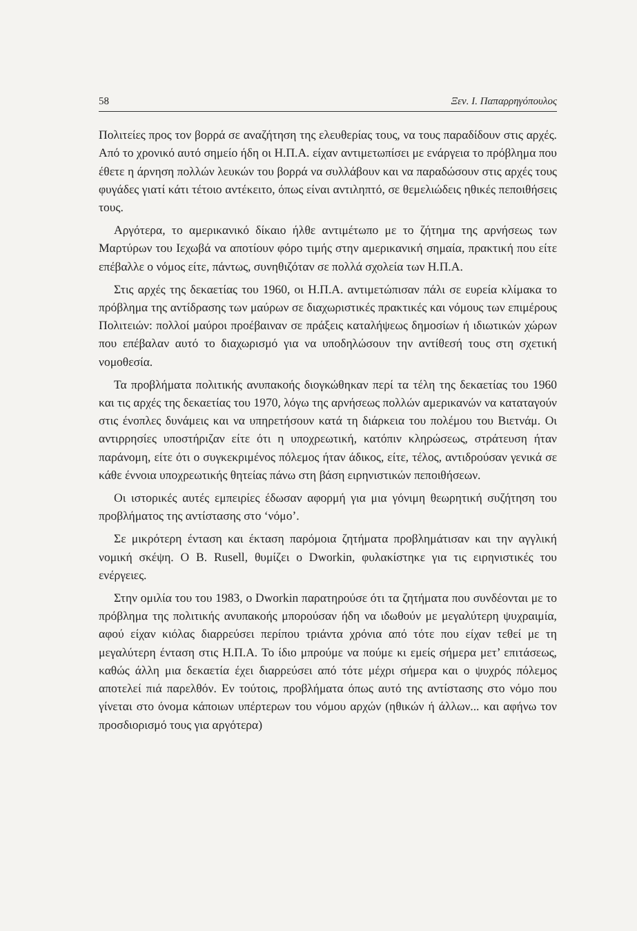58 Ξεν. Ι. Παπαρρηγόπουλος
Πολιτείες προς τον βορρά σε αναζήτηση της ελευθερίας τους, να τους παραδίδουν στις αρχές. Από το χρονικό αυτό σημείο ήδη οι Η.Π.Α. είχαν αντιμετωπίσει με ενάργεια το πρόβλημα που έθετε η άρνηση πολλών λευκών του βορρά να συλλάβουν και να παραδώσουν στις αρχές τους φυγάδες γιατί κάτι τέτοιο αντέκειτο, όπως είναι αντιληπτό, σε θεμελιώδεις ηθικές πεποιθήσεις τους.
Αργότερα, το αμερικανικό δίκαιο ήλθε αντιμέτωπο με το ζήτημα της αρνήσεως των Μαρτύρων του Ιεχωβά να αποτίουν φόρο τιμής στην αμερικανική σημαία, πρακτική που είτε επέβαλλε ο νόμος είτε, πάντως, συνηθιζόταν σε πολλά σχολεία των Η.Π.Α.
Στις αρχές της δεκαετίας του 1960, οι Η.Π.Α. αντιμετώπισαν πάλι σε ευρεία κλίμακα το πρόβλημα της αντίδρασης των μαύρων σε διαχωριστικές πρακτικές και νόμους των επιμέρους Πολιτειών: πολλοί μαύροι προέβαιναν σε πράξεις καταλήψεως δημοσίων ή ιδιωτικών χώρων που επέβαλαν αυτό το διαχωρισμό για να υποδηλώσουν την αντίθεσή τους στη σχετική νομοθεσία.
Τα προβλήματα πολιτικής ανυπακοής διογκώθηκαν περί τα τέλη της δεκαετίας του 1960 και τις αρχές της δεκαετίας του 1970, λόγω της αρνήσεως πολλών αμερικανών να καταταγούν στις ένοπλες δυνάμεις και να υπηρετήσουν κατά τη διάρκεια του πολέμου του Βιετνάμ. Οι αντιρρησίες υποστήριζαν είτε ότι η υποχρεωτική, κατόπιν κληρώσεως, στράτευση ήταν παράνομη, είτε ότι ο συγκεκριμένος πόλεμος ήταν άδικος, είτε, τέλος, αντιδρούσαν γενικά σε κάθε έννοια υποχρεωτικής θητείας πάνω στη βάση ειρηνιστικών πεποιθήσεων.
Οι ιστορικές αυτές εμπειρίες έδωσαν αφορμή για μια γόνιμη θεωρητική συζήτηση του προβλήματος της αντίστασης στο ‘νόμο’.
Σε μικρότερη ένταση και έκταση παρόμοια ζητήματα προβλημάτισαν και την αγγλική νομική σκέψη. Ο B. Rusell, θυμίζει ο Dworkin, φυλακίστηκε για τις ειρηνιστικές του ενέργειες.
Στην ομιλία του του 1983, ο Dworkin παρατηρούσε ότι τα ζητήματα που συνδέονται με το πρόβλημα της πολιτικής ανυπακοής μπορούσαν ήδη να ιδωθούν με μεγαλύτερη ψυχραιμία, αφού είχαν κιόλας διαρρεύσει περίπου τριάντα χρόνια από τότε που είχαν τεθεί με τη μεγαλύτερη ένταση στις Η.Π.Α. Το ίδιο μπρούμε να πούμε κι εμείς σήμερα μετ’ επιτάσεως, καθώς άλλη μια δεκαετία έχει διαρρεύσει από τότε μέχρι σήμερα και ο ψυχρός πόλεμος αποτελεί πιά παρελθόν. Εν τούτοις, προβλήματα όπως αυτό της αντίστασης στο νόμο που γίνεται στο όνομα κάποιων υπέρτερων του νόμου αρχών (ηθικών ή άλλων... και αφήνω τον προσδιορισμό τους για αργότερα)